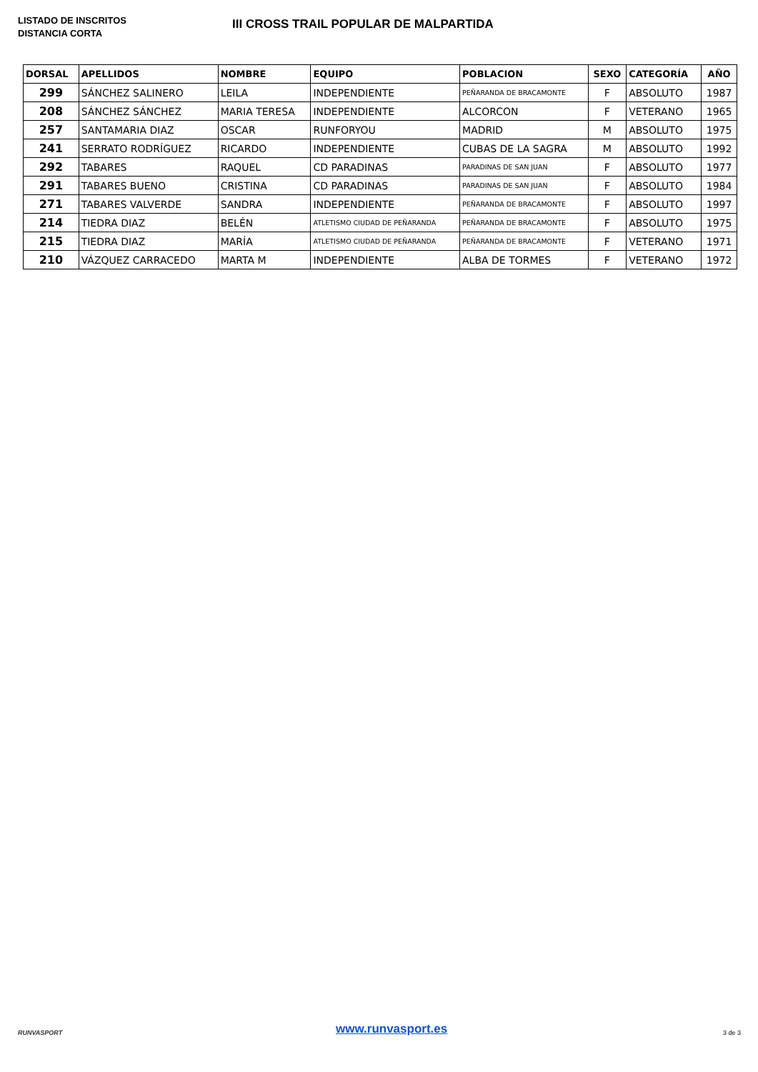LISTADO DE INSCRITOS
DISTANCIA CORTA
III CROSS TRAIL POPULAR DE MALPARTIDA
| DORSAL | APELLIDOS | NOMBRE | EQUIPO | POBLACION | SEXO | CATEGORÍA | AÑO |
| --- | --- | --- | --- | --- | --- | --- | --- |
| 299 | SÁNCHEZ SALINERO | LEILA | INDEPENDIENTE | PEÑARANDA DE BRACAMONTE | F | ABSOLUTO | 1987 |
| 208 | SÁNCHEZ SÁNCHEZ | MARIA TERESA | INDEPENDIENTE | ALCORCON | F | VETERANO | 1965 |
| 257 | SANTAMARIA DIAZ | OSCAR | RUNFORYOU | MADRID | M | ABSOLUTO | 1975 |
| 241 | SERRATO RODRÍGUEZ | RICARDO | INDEPENDIENTE | CUBAS DE LA SAGRA | M | ABSOLUTO | 1992 |
| 292 | TABARES | RAQUEL | CD PARADINAS | PARADINAS DE SAN JUAN | F | ABSOLUTO | 1977 |
| 291 | TABARES BUENO | CRISTINA | CD PARADINAS | PARADINAS DE SAN JUAN | F | ABSOLUTO | 1984 |
| 271 | TABARES VALVERDE | SANDRA | INDEPENDIENTE | PEÑARANDA DE BRACAMONTE | F | ABSOLUTO | 1997 |
| 214 | TIEDRA DIAZ | BELÉN | ATLETISMO CIUDAD DE PEÑARANDA | PEÑARANDA DE BRACAMONTE | F | ABSOLUTO | 1975 |
| 215 | TIEDRA DIAZ | MARÍA | ATLETISMO CIUDAD DE PEÑARANDA | PEÑARANDA DE BRACAMONTE | F | VETERANO | 1971 |
| 210 | VÁZQUEZ CARRACEDO | MARTA M | INDEPENDIENTE | ALBA DE TORMES | F | VETERANO | 1972 |
RUNVASPORT
www.runvasport.es
3 de 3